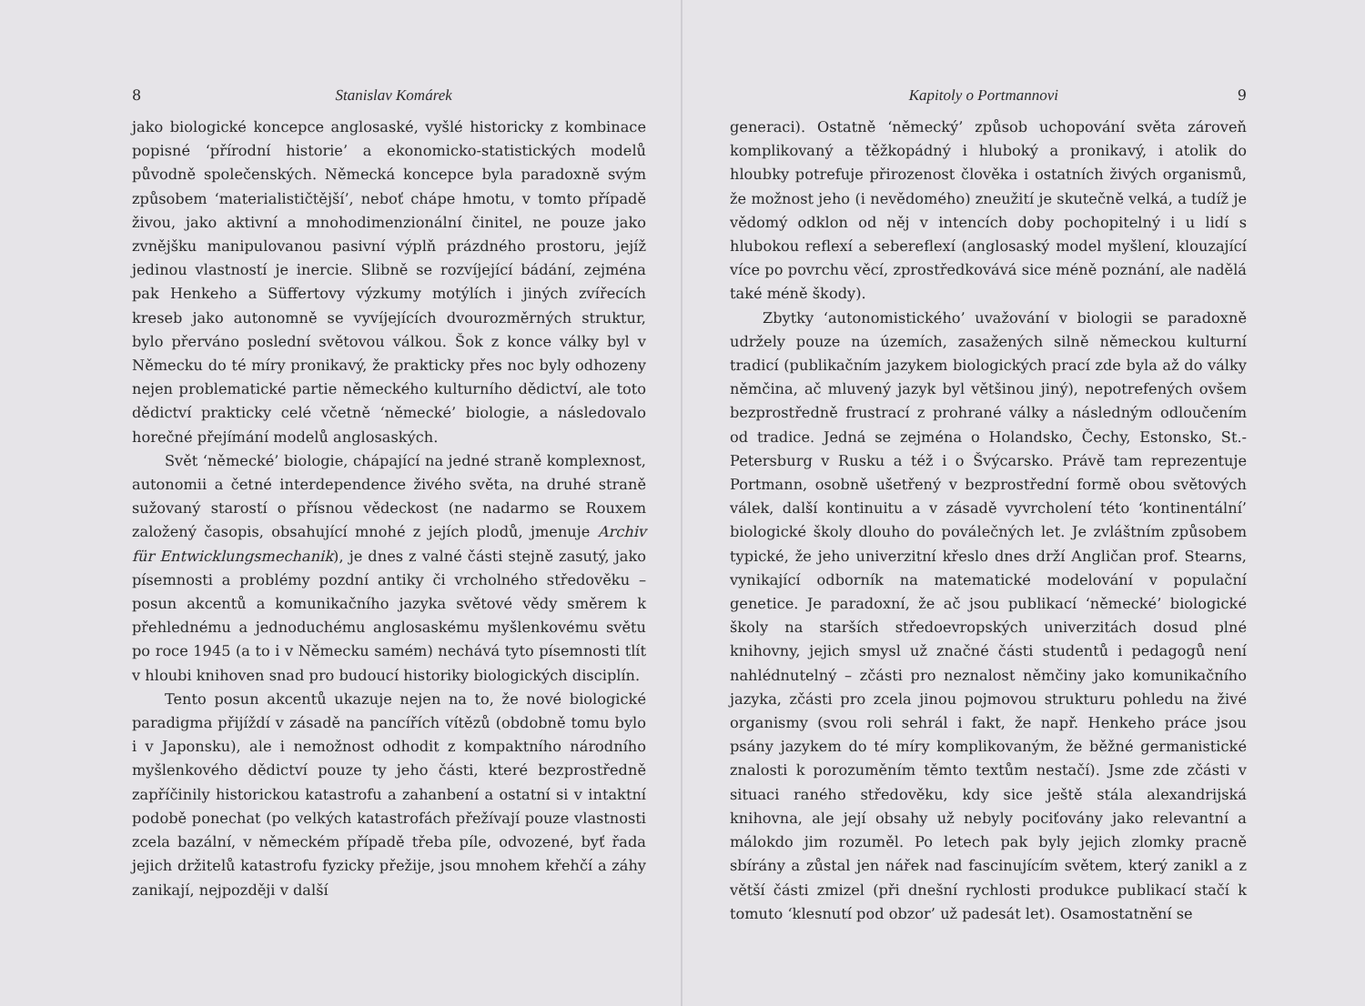8 Stanislav Komárek
jako biologické koncepce anglosaské, vyšlé historicky z kombinace popisné ‘přírodní historie’ a ekonomicko-statistických modelů původně společenských. Německá koncepce byla paradoxně svým způsobem ‘materialističtější’, neboť chápe hmotu, v tomto případě živou, jako aktivní a mnohodimenzionální činitel, ne pouze jako zvnějšku manipulovanou pasivní výplň prázdného prostoru, jejíž jedinou vlastností je inercie. Slibně se rozvíjející bádání, zejména pak Henkeho a Süffertovy výzkumy motýlích i jiných zvířecích kreseb jako autonomně se vyvíjejících dvourozměrných struktur, bylo přerváno poslední světovou válkou. Šok z konce války byl v Německu do té míry pronikavý, že prakticky přes noc byly odhozeny nejen problematické partie německého kulturního dědictví, ale toto dědictví prakticky celé včetně ‘německé’ biologie, a následovalo horečné přejímání modelů anglosaských.
Svět ‘německé’ biologie, chápající na jedné straně komplexnost, autonomii a četné interdependence živého světa, na druhé straně sužovaný starostí o přísnou vědeckost (ne nadarmo se Rouxem založený časopis, obsahující mnohé z jejích plodů, jmenuje Archiv für Entwicklungsmechanik), je dnes z valné části stejně zasutý, jako písemnosti a problémy pozdní antiky či vrcholného středověku – posun akcentů a komunikačního jazyka světové vědy směrem k přehlednému a jednoduchému anglosaskému myšlenkovému světu po roce 1945 (a to i v Německu samém) nechává tyto písemnosti tlít v hloubi knihoven snad pro budoucí historiky biologických disciplín.
Tento posun akcentů ukazuje nejen na to, že nové biologické paradigma přijíždí v zásadě na pancířích vítězů (obdobně tomu bylo i v Japonsku), ale i nemožnost odhodit z kompaktního národního myšlenkového dědictví pouze ty jeho části, které bezprostředně zapříčinily historickou katastrofu a zahanbení a ostatní si v intaktní podobě ponechat (po velkých katastrofách přežívají pouze vlastnosti zcela bazální, v německém případě třeba píle, odvozené, byť řada jejich držitelů katastrofu fyzicky přežije, jsou mnohem křehčí a záhy zanikají, nejpozději v další
Kapitoly o Portmannovi 9
generaci). Ostatně ‘německý’ způsob uchopování světa zároveň komplikovaný a těžkopádný i hluboký a pronikavý, i atolik do hloubky potrefuje přirozenost člověka i ostatních živých organismů, že možnost jeho (i nevědomého) zneužití je skutečně velká, a tudíž je vědomý odklon od něj v intencích doby pochopitelný i u lidí s hlubokou reflexí a sebereflexí (anglosaský model myšlení, klouzající více po povrchu věcí, zprostředkovává sice méně poznání, ale nadělá také méně škody).
Zbytky ‘autonomistického’ uvažování v biologii se paradoxně udržely pouze na územích, zasažených silně německou kulturní tradicí (publikačním jazykem biologických prací zde byla až do války němčina, ač mluvený jazyk byl většinou jiný), nepotrefených ovšem bezprostředně frustrací z prohrané války a následným odloučením od tradice. Jedná se zejména o Holandsko, Čechy, Estonsko, St.-Petersburg v Rusku a též i o Švýcarsko. Právě tam reprezentuje Portmann, osobně ušetřený v bezprostřední formě obou světových válek, další kontinuitu a v zásadě vyvrcholení této ‘kontinentální’ biologické školy dlouho do poválečných let. Je zvláštním způsobem typické, že jeho univerzitní křeslo dnes drží Angličan prof. Stearns, vynikající odborník na matematické modelování v populační genetice. Je paradoxní, že ač jsou publikací ‘německé’ biologické školy na starších středoevropských univerzitách dosud plné knihovny, jejich smysl už značné části studentů i pedagogů není nahlédnutelný – zčásti pro neznalost němčiny jako komunikačního jazyka, zčásti pro zcela jinou pojmovou strukturu pohledu na živé organismy (svou roli sehrál i fakt, že např. Henkeho práce jsou psány jazykem do té míry komplikovaným, že běžné germanistické znalosti k porozuměním těmto textům nestačí). Jsme zde zčásti v situaci raného středověku, kdy sice ještě stála alexandrijská knihovna, ale její obsahy už nebyly pociťovány jako relevantní a málokdo jim rozuměl. Po letech pak byly jejich zlomky pracně sbírány a zůstal jen nářek nad fascinujícím světem, který zanikl a z větší části zmizel (při dnešní rychlosti produkce publikací stačí k tomuto ‘klesnutí pod obzor’ už padesát let). Osamostatnění se